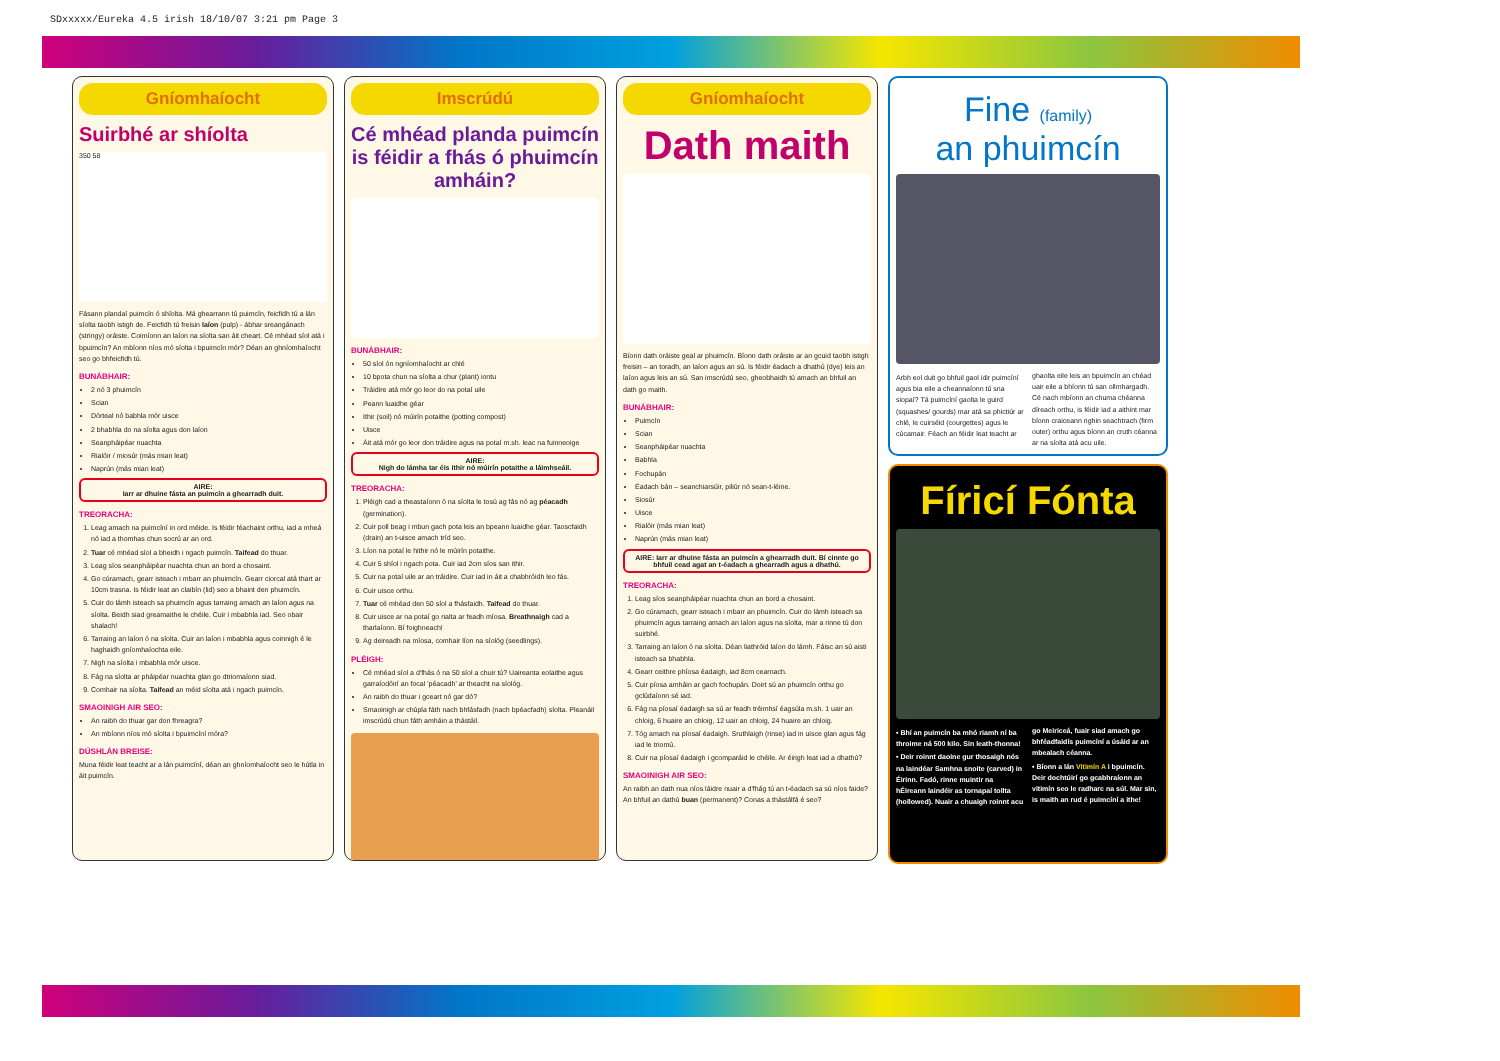SDxxxxx/Eureka 4.5 irish 18/10/07 3:21 pm Page 3
Gníomhaíocht
Suirbhé ar shíolta
350 58
Fásann plandaí puimcín ó shíolta. Má ghearrann tú puimcín, feicfidh tú a lán síolta taobh istigh de. Feicfidh tú freisin laíon (pulp) - ábhar sreangánach (stringy) oráiste. Coimíonn an laíon na síolta san áit cheart. Cé mhéad síol atá i bpuimcín? An mbíonn níos mó síolta i bpuimcín mór? Déan an ghníomhaíocht seo go bhfeicfidh tú.
BUNÁBHAIR:
2 nó 3 phuimcín
Scian
Dórteal nó babhla mór uisce
2 bhabhla do na síolta agus don laíon
Seanpháipéar nuachta
Rialóir / miosúr (más mian leat)
Naprún (más mian leat)
AIRE:
Iarr ar dhuine fásta an puimcín a ghearradh duit.
TREORACHA:
1. Leag amach na puimcíní in ord méide. Is féidir féachaint orthu, iad a mheá nó iad a thomhas chun socrú ar an ord.
2. Tuar cé mhéad síol a bheidh i ngach puimcín. Taifead do thuar.
3. Leag síos seanpháipéar nuachta chun an bord a chosaint.
4. Go cúramach, gearr isteach i mbarr an phuimcín. Gearr ciorcal atá thart ar 10cm trasna. Is féidir leat an claibín (lid) seo a bhaint den phuimcín.
5. Cuir do lámh isteach sa phuimcín agus tarraing amach an laíon agus na síolta. Beidh siad greamaithe le chéile. Cuir i mbabhla iad. Seo obair shalach!
6. Tarraing an laíon ó na síolta. Cuir an laíon i mbabhla agus coinnigh é le haghaidh gníomhaíochta eile.
7. Nigh na síolta i mbabhla mór uisce.
8. Fág na síolta ar pháipéar nuachta glan go dtriomaíonn siad.
9. Comhair na síolta. Taifead an méid síolta atá i ngach puimcín.
SMAOINIGH AIR SEO:
An raibh do thuar gar don fhreagra?
An mbíonn níos mó síolta i bpuimcíní móra?
DÚSHLÁN BREISE:
Muna féidir leat teacht ar a lán puimcíní, déan an ghníomhaíocht seo le hútla in áit puimcín.
Imscrúdú
Cé mhéad planda puimcín is féidir a fhás ó phuimcín amháin?
BUNÁBHAIR:
50 síol ón ngníomhaíocht ar chlé
10 bpota chun na síolta a chur (plant) iontu
Tráidire atá mór go leor do na potaí uile
Peann luaidhe géar
Ithir (soil) nó múirín potaithe (potting compost)
Uisce
Áit atá mór go leor don tráidire agus na potaí m.sh. leac na fuinneoige
AIRE:
Nigh do lámha tar éis ithir nó múirín potaithe a láimhseáil.
TREORACHA:
1. Pléigh cad a theastaíonn ó na síolta le tosú ag fás nó ag péacadh (germination).
2. Cuir poll beag i mbun gach pota leis an bpeann luaidhe géar. Taoscfaidh (drain) an t-uisce amach tríd seo.
3. Líon na potaí le hithir nó le múirín potaithe.
4. Cuir 5 shíol i ngach pota. Cuir iad 2cm síos san ithir.
5. Cuir na potaí uile ar an tráidire. Cuir iad in áit a chabhróidh leo fás.
6. Cuir uisce orthu.
7. Tuar cé mhéad den 50 síol a fhásfaidh. Taifead do thuar.
8. Cuir uisce ar na potaí go rialta ar feadh míosa. Breathnaigh cad a tharlaíonn. Bí foighneach!
9. Ag deireadh na míosa, comhair líon na síológ (seedlings).
PLÉIGH:
Cé mhéad síol a d'fhás ó na 50 síol a chuir tú? Uaireanta eolaithe agus garraíodóirí an focal 'péacadh' ar theacht na síológ.
An raibh do thuar i gceart nó gar dó?
Smaoinigh ar chúpla fáth nach bhfásfadh (nach bpéacfadh) síolta. Pleanáil imscrúdú chun fáth amháin a thástáil.
Gníomhaíocht
Dath maith
Bíonn dath oráiste geal ar phuimcín. Bíonn dath oráiste ar an gcuid taobh istigh freisin – an toradh, an laíon agus an sú. Is féidir éadach a dhathú (dye) leis an laíon agus leis an sú. San imscrúdú seo, gheobhaidh tú amach an bhfuil an dath go maith.
BUNÁBHAIR:
Puimcín
Scian
Seanpháipéar nuachta
Babhla
Fochupán
Éadach bán – seanchiarsúir, piliúr nó sean-t-léine.
Siosúr
Uisce
Rialóir (más mian leat)
Naprún (más mian leat)
AIRE: Iarr ar dhuine fásta an puimcín a ghearradh duit. Bí cinnte go bhfuil cead agat an t-éadach a ghearradh agus a dhathú.
TREORACHA:
1. Leag síos seanpháipéar nuachta chun an bord a chosaint.
2. Go cúramach, gearr isteach i mbarr an phuimcín. Cuir do lámh isteach sa phuimcín agus tarraing amach an laíon agus na síolta, mar a rinne tú don suirbhé.
3. Tarraing an laíon ó na síolta. Déan liathróid laíon do lámh. Fáisc an sú aisti isteach sa bhabhla.
4. Gearr ceithre phíosa éadaigh, iad 8cm cearnach.
5. Cuir píosa amháin ar gach fochupán. Doirt sú an phuimcín orthu go gclúdaíonn sé iad.
6. Fág na píosaí éadaigh sa sú ar feadh tréimhsí éagsúla m.sh. 1 uair an chloig, 6 huaire an chloig, 12 uair an chloig, 24 huaire an chloig.
7. Tóg amach na píosaí éadaigh. Sruthlaigh (rinse) iad in uisce glan agus fág iad le triomú.
8. Cuir na píosaí éadaigh i gcomparáid le chéile. Ar éirigh leat iad a dhathú?
SMAOINIGH AIR SEO:
An raibh an dath nua níos láidre nuair a d'fhág tú an t-éadach sa sú níos faide? An bhfuil an dathú buan (permanent)? Conas a thástálfá é seo?
Fine (family)
an phuimcín
Arbh eol duit go bhfuil gaol idir puimcíní agus bia eile a cheannaíonn tú sna siopaí? Tá puimcíní gaolta le guird (squashes/ gourds) mar atá sa phictiúr ar chlé, le cuirséid (courgettes) agus le cúcamair. Féach an féidir leat teacht ar ghaolta eile leis an bpuimcín an chéad uair eile a bhíonn tú san ollmhargadh. Cé nach mbíonn an chuma chéanna díreach orthu, is féidir iad a aithint mar bíonn craiceann righin seachtrach (firm outer) orthu agus bíonn an cruth céanna ar na síolta atá acu uile.
Fíricí Fónta
• Bhí an puimcín ba mhó riamh ní ba throime ná 500 kilo. Sin leath-thonna!
• Deir roinnt daoine gur thosaigh nós na laindéar Samhna snoite (carved) in Éirinn. Fadó, rinne muintir na hÉireann laindéir as tornapaí tollta (hollowed). Nuair a chuaigh roinnt acu go Meiriceá, fuair siad amach go bhféadfaidís puimcíní a úsáid ar an mbealach céanna.
• Bíonn a lán Vitimín A i bpuimcín. Deir dochtúirí go gcabhraíonn an vitimín seo le radharc na súl. Mar sin, is maith an rud é puimcíní a ithe!